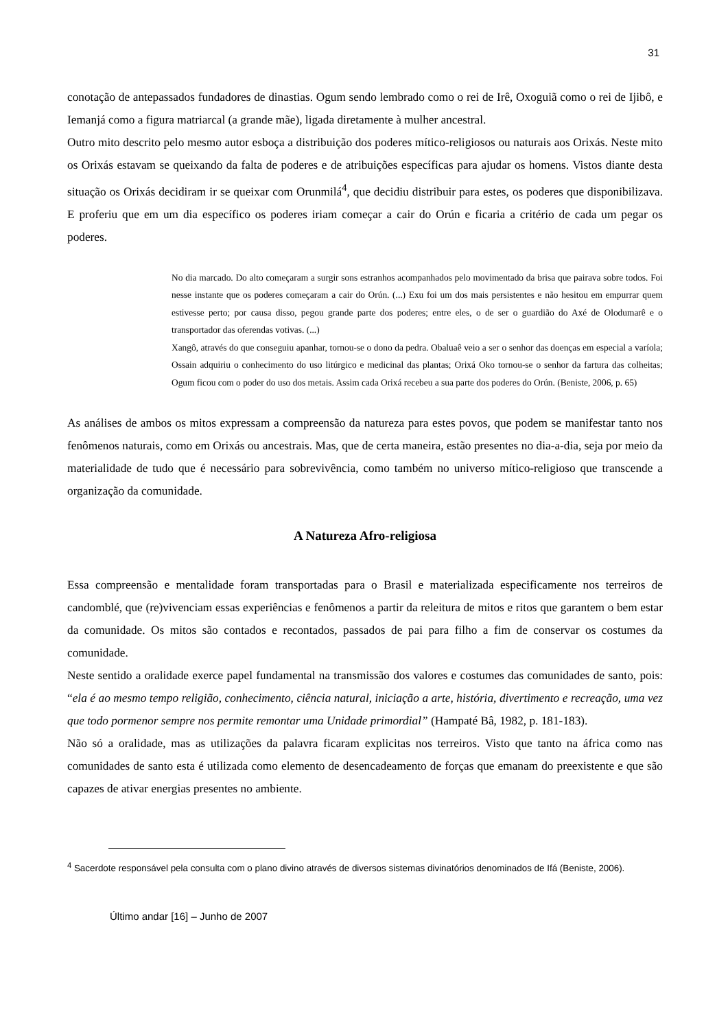31
conotação de antepassados fundadores de dinastias. Ogum sendo lembrado como o rei de Irê, Oxoguiã como o rei de Ijibô, e Iemanjá como a figura matriarcal (a grande mãe), ligada diretamente à mulher ancestral.
Outro mito descrito pelo mesmo autor esboça a distribuição dos poderes mítico-religiosos ou naturais aos Orixás. Neste mito os Orixás estavam se queixando da falta de poderes e de atribuições específicas para ajudar os homens. Vistos diante desta situação os Orixás decidiram ir se queixar com Orunmilá<sup>4</sup>, que decidiu distribuir para estes, os poderes que disponibilizava. E proferiu que em um dia específico os poderes iriam começar a cair do Orún e ficaria a critério de cada um pegar os poderes.
No dia marcado. Do alto começaram a surgir sons estranhos acompanhados pelo movimentado da brisa que pairava sobre todos. Foi nesse instante que os poderes começaram a cair do Orún. (...) Exu foi um dos mais persistentes e não hesitou em empurrar quem estivesse perto; por causa disso, pegou grande parte dos poderes; entre eles, o de ser o guardião do Axé de Olodumarê e o transportador das oferendas votivas. (...)
Xangô, através do que conseguiu apanhar, tornou-se o dono da pedra. Obaluaê veio a ser o senhor das doenças em especial a varíola; Ossain adquiriu o conhecimento do uso litúrgico e medicinal das plantas; Orixá Oko tornou-se o senhor da fartura das colheitas; Ogum ficou com o poder do uso dos metais. Assim cada Orixá recebeu a sua parte dos poderes do Orún. (Beniste, 2006, p. 65)
As análises de ambos os mitos expressam a compreensão da natureza para estes povos, que podem se manifestar tanto nos fenômenos naturais, como em Orixás ou ancestrais. Mas, que de certa maneira, estão presentes no dia-a-dia, seja por meio da materialidade de tudo que é necessário para sobrevivência, como também no universo mítico-religioso que transcende a organização da comunidade.
A Natureza Afro-religiosa
Essa compreensão e mentalidade foram transportadas para o Brasil e materializada especificamente nos terreiros de candomblé, que (re)vivenciam essas experiências e fenômenos a partir da releitura de mitos e ritos que garantem o bem estar da comunidade. Os mitos são contados e recontados, passados de pai para filho a fim de conservar os costumes da comunidade.
Neste sentido a oralidade exerce papel fundamental na transmissão dos valores e costumes das comunidades de santo, pois: “ela é ao mesmo tempo religião, conhecimento, ciência natural, iniciação a arte, história, divertimento e recreação, uma vez que todo pormenor sempre nos permite remontar uma Unidade primordial” (Hampaté Bâ, 1982, p. 181-183).
Não só a oralidade, mas as utilizações da palavra ficaram explicitas nos terreiros. Visto que tanto na áfrica como nas comunidades de santo esta é utilizada como elemento de desencadeamento de forças que emanam do preexistente e que são capazes de ativar energias presentes no ambiente.
<sup>4</sup> Sacerdote responsável pela consulta com o plano divino através de diversos sistemas divinatórios denominados de Ifá (Beniste, 2006).
Último andar [16] – Junho de 2007